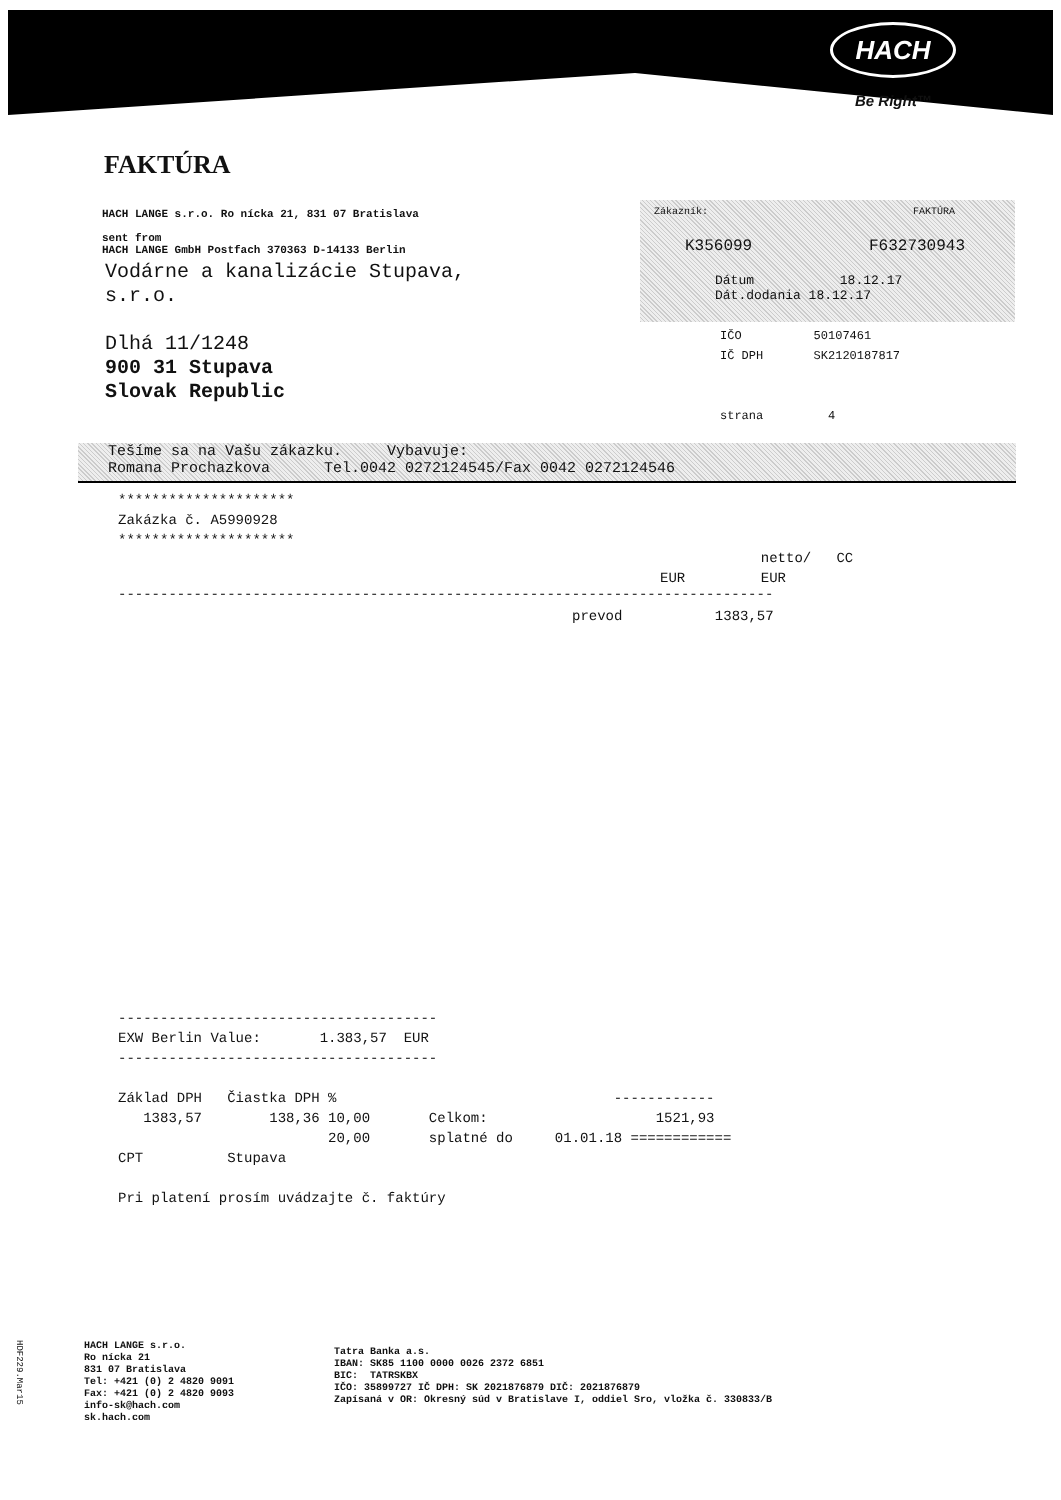HACH
Be Right™
FAKTÚRA
HACH LANGE s.r.o. Ro nícka 21, 831 07 Bratislava
sent from
HACH LANGE GmbH Postfach 370363 D-14133 Berlin
Vodárne a kanalizácie Stupava,
s.r.o.
Dlhá 11/1248
900 31 Stupava
Slovak Republic
Zákazník: FAKTÚRA
K356099 F632730943
Dátum 18.12.17
Dát.dodania 18.12.17
IČO 50107461
IČ DPH SK2120187817
strana 4
Tešíme sa na Vašu zákazku. Vybavuje:
Romana Prochazkova Tel.0042 0272124545/Fax 0042 0272124546
*********************
Zakázka č. A5990928
*********************
netto/ CC
EUR EUR
------------------------------------------------------------------------------
prevod 1383,57
-------------------------------------- EXW Berlin Value: 1.383,57 EUR -------------------------------------- Základ DPH Čiastka DPH % ------------ 1383,57 138,36 10,00 Celkom: 1521,93 20,00 splatné do 01.01.18 ============ CPT Stupava Pri platení prosím uvádzajte č. faktúry
HACH LANGE s.r.o.
Ro nícka 21
831 07 Bratislava
Tel: +421 (0) 2 4820 9091
Fax: +421 (0) 2 4820 9093
info-sk@hach.com
sk.hach.com
Tatra Banka a.s.
IBAN: SK85 1100 0000 0026 2372 6851
BIC: TATRSKBX
IČO: 35899727 IČ DPH: SK 2021876879 DIČ: 2021876879
Zapísaná v OR: Okresný súd v Bratislave I, oddiel Sro, vložka č. 330833/B
HDF229.Mar15